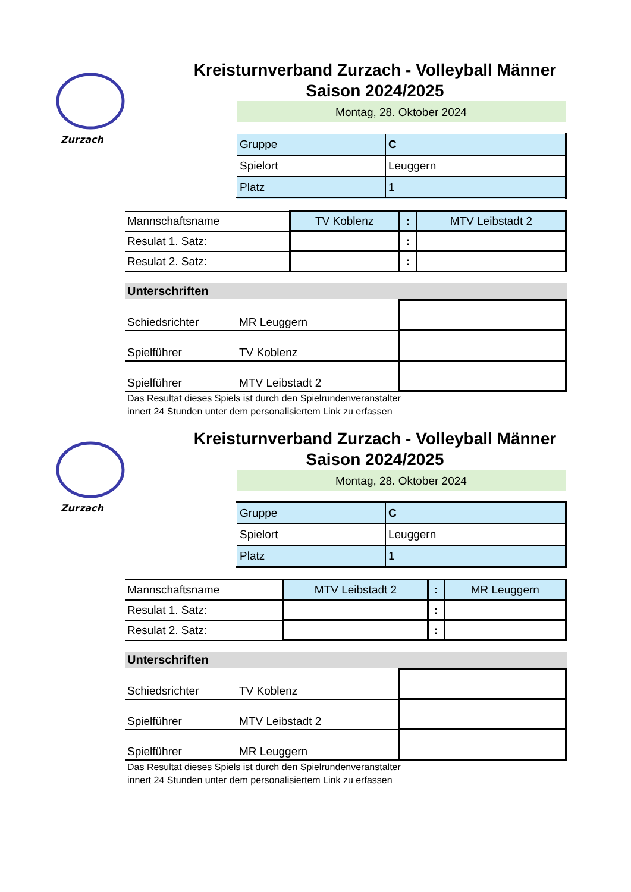Zurzach
Kreisturnverband Zurzach - Volleyball Männer
Saison 2024/2025
Montag, 28. Oktober 2024
| Gruppe | C |
| Spielort | Leuggern |
| Platz | 1 |
| Mannschaftsname | TV Koblenz | : | MTV Leibstadt 2 |
| Resulat 1. Satz: | | : | |
| Resulat 2. Satz: | | : | |
Unterschriften
| Schiedsrichter | MR Leuggern | |
| Spielführer | TV Koblenz | |
| Spielführer | MTV Leibstadt 2 | |
Das Resultat dieses Spiels ist durch den Spielrundenveranstalter
innert 24 Stunden unter dem personalisiertem Link zu erfassen
Zurzach
Kreisturnverband Zurzach - Volleyball Männer
Saison 2024/2025
Montag, 28. Oktober 2024
| Gruppe | C |
| Spielort | Leuggern |
| Platz | 1 |
| Mannschaftsname | MTV Leibstadt 2 | : | MR Leuggern |
| Resulat 1. Satz: | | : | |
| Resulat 2. Satz: | | : | |
Unterschriften
| Schiedsrichter | TV Koblenz | |
| Spielführer | MTV Leibstadt 2 | |
| Spielführer | MR Leuggern | |
Das Resultat dieses Spiels ist durch den Spielrundenveranstalter
innert 24 Stunden unter dem personalisiertem Link zu erfassen